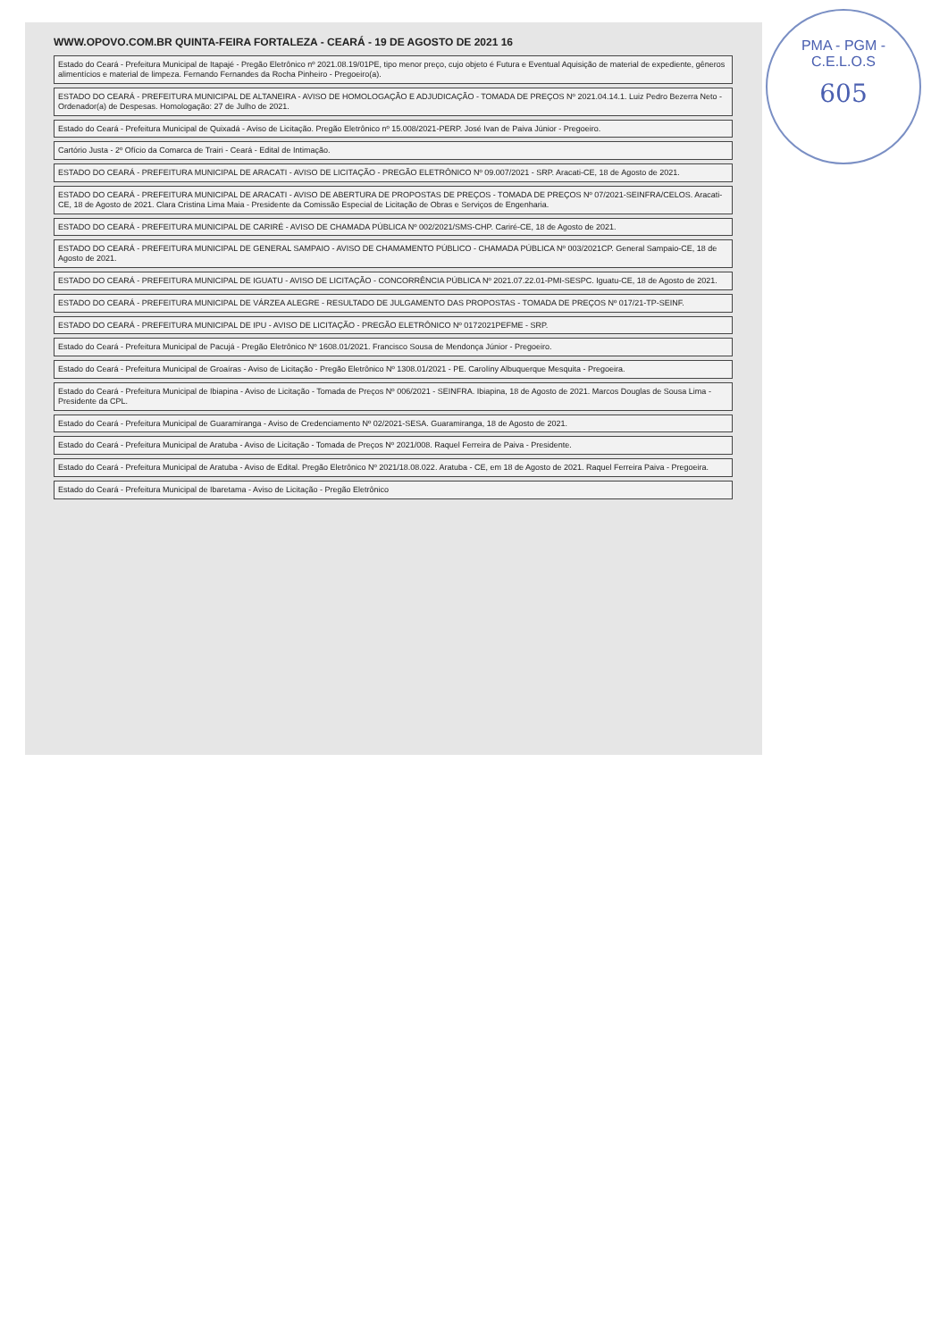PMA - PGM - C.E.L.O.S
605
WWW.OPOVO.COM.BR QUINTA-FEIRA FORTALEZA - CEARÁ - 19 DE AGOSTO DE 2021 16
Estado do Ceará - Prefeitura Municipal de Itapajé - Pregão Eletrônico nº 2021.08.19/01PE, tipo menor preço, cujo objeto é Futura e Eventual Aquisição de material de expediente, gêneros alimentícios e material de limpeza. Fernando Fernandes da Rocha Pinheiro - Pregoeiro(a).
ESTADO DO CEARÁ - PREFEITURA MUNICIPAL DE ALTANEIRA - AVISO DE HOMOLOGAÇÃO E ADJUDICAÇÃO - TOMADA DE PREÇOS Nº 2021.04.14.1. Luiz Pedro Bezerra Neto - Ordenador(a) de Despesas. Homologação: 27 de Julho de 2021.
Estado do Ceará - Prefeitura Municipal de Quixadá - Aviso de Licitação. Pregão Eletrônico nº 15.008/2021-PERP. José Ivan de Paiva Júnior - Pregoeiro.
Cartório Justa - 2º Ofício da Comarca de Trairi - Ceará - Edital de Intimação.
ESTADO DO CEARÁ - PREFEITURA MUNICIPAL DE ARACATI - AVISO DE LICITAÇÃO - PREGÃO ELETRÔNICO Nº 09.007/2021 - SRP. Aracati-CE, 18 de Agosto de 2021.
ESTADO DO CEARÁ - PREFEITURA MUNICIPAL DE ARACATI - AVISO DE ABERTURA DE PROPOSTAS DE PREÇOS - TOMADA DE PREÇOS Nº 07/2021-SEINFRA/CELOS. Aracati-CE, 18 de Agosto de 2021. Clara Cristina Lima Maia - Presidente da Comissão Especial de Licitação de Obras e Serviços de Engenharia.
ESTADO DO CEARÁ - PREFEITURA MUNICIPAL DE CARIRÉ - AVISO DE CHAMADA PÚBLICA Nº 002/2021/SMS-CHP. Cariré-CE, 18 de Agosto de 2021.
ESTADO DO CEARÁ - PREFEITURA MUNICIPAL DE GENERAL SAMPAIO - AVISO DE CHAMAMENTO PÚBLICO - CHAMADA PÚBLICA Nº 003/2021CP. General Sampaio-CE, 18 de Agosto de 2021.
ESTADO DO CEARÁ - PREFEITURA MUNICIPAL DE IGUATU - AVISO DE LICITAÇÃO - CONCORRÊNCIA PÚBLICA Nº 2021.07.22.01-PMI-SESPC. Iguatu-CE, 18 de Agosto de 2021.
ESTADO DO CEARÁ - PREFEITURA MUNICIPAL DE VÁRZEA ALEGRE - RESULTADO DE JULGAMENTO DAS PROPOSTAS - TOMADA DE PREÇOS Nº 017/21-TP-SEINF.
ESTADO DO CEARÁ - PREFEITURA MUNICIPAL DE IPU - AVISO DE LICITAÇÃO - PREGÃO ELETRÔNICO Nº 0172021PEFME - SRP.
Estado do Ceará - Prefeitura Municipal de Pacujá - Pregão Eletrônico Nº 1608.01/2021. Francisco Sousa de Mendonça Júnior - Pregoeiro.
Estado do Ceará - Prefeitura Municipal de Groaíras - Aviso de Licitação - Pregão Eletrônico Nº 1308.01/2021 - PE. Carolíny Albuquerque Mesquita - Pregoeira.
Estado do Ceará - Prefeitura Municipal de Ibiapina - Aviso de Licitação - Tomada de Preços Nº 006/2021 - SEINFRA. Ibiapina, 18 de Agosto de 2021. Marcos Douglas de Sousa Lima - Presidente da CPL.
Estado do Ceará - Prefeitura Municipal de Guaramiranga - Aviso de Credenciamento Nº 02/2021-SESA. Guaramiranga, 18 de Agosto de 2021.
Estado do Ceará - Prefeitura Municipal de Aratuba - Aviso de Licitação - Tomada de Preços Nº 2021/008. Raquel Ferreira de Paiva - Presidente.
Estado do Ceará - Prefeitura Municipal de Aratuba - Aviso de Edital. Pregão Eletrônico Nº 2021/18.08.022. Aratuba - CE, em 18 de Agosto de 2021. Raquel Ferreira Paiva - Pregoeira.
Estado do Ceará - Prefeitura Municipal de Ibaretama - Aviso de Licitação - Pregão Eletrônico